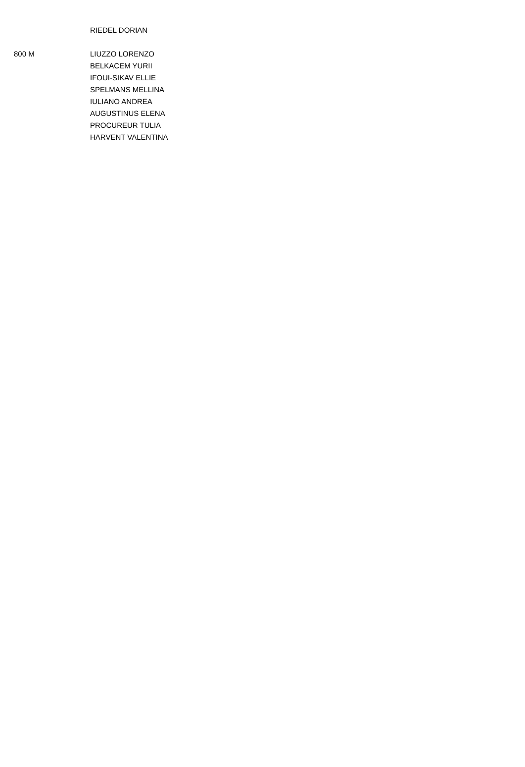| | RIEDEL DORIAN |
| 800 M | LIUZZO LORENZO |
| | BELKACEM YURII |
| | IFOUI-SIKAV ELLIE |
| | SPELMANS MELLINA |
| | IULIANO ANDREA |
| | AUGUSTINUS ELENA |
| | PROCUREUR TULIA |
| | HARVENT VALENTINA |